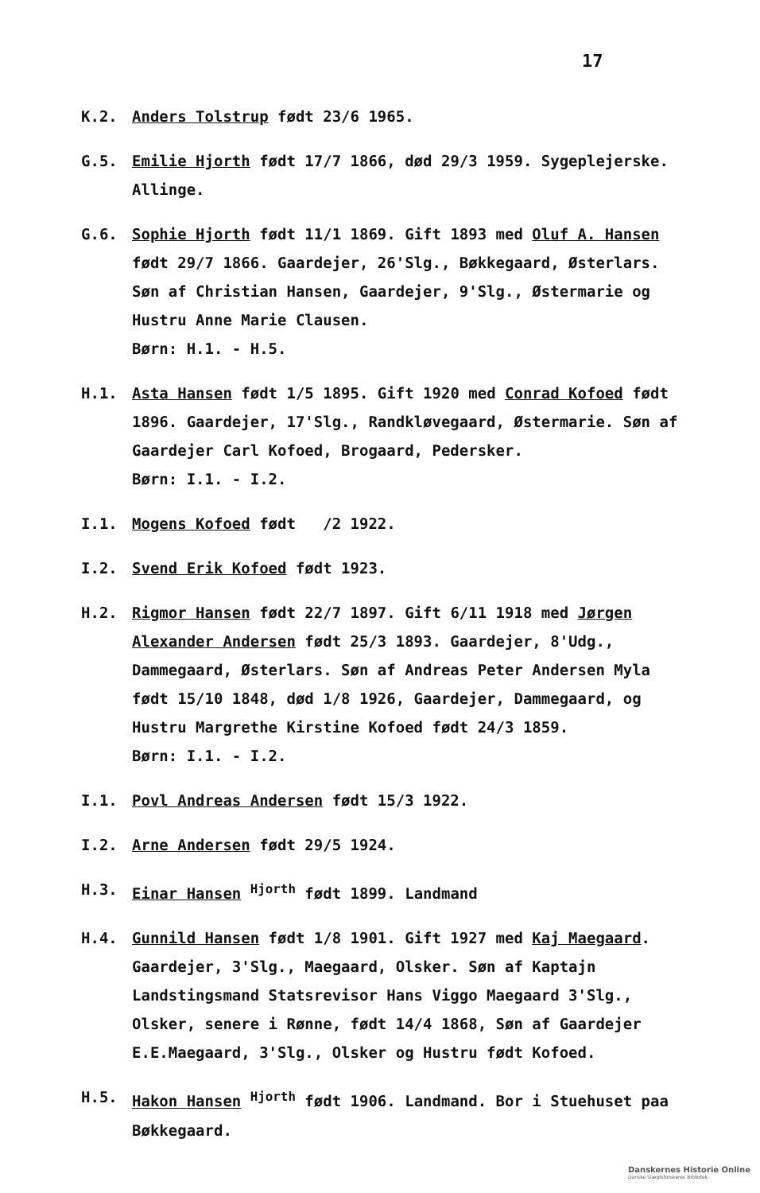17
K.2. Anders Tolstrup født 23/6 1965.
G.5. Emilie Hjorth født 17/7 1866, død 29/3 1959. Sygeplejerske. Allinge.
G.6. Sophie Hjorth født 11/1 1869. Gift 1893 med Oluf A. Hansen født 29/7 1866. Gaardejer, 26'Slg., Bøkkegaard, Østerlars. Søn af Christian Hansen, Gaardejer, 9'Slg., Østermarie og Hustru Anne Marie Clausen.
Børn: H.1. - H.5.
H.1. Asta Hansen født 1/5 1895. Gift 1920 med Conrad Kofoed født 1896. Gaardejer, 17'Slg., Randkløvegaard, Østermarie. Søn af Gaardejer Carl Kofoed, Brogaard, Pedersker.
Børn: I.1. - I.2.
I.1. Mogens Kofoed født /2 1922.
I.2. Svend Erik Kofoed født 1923.
H.2. Rigmor Hansen født 22/7 1897. Gift 6/11 1918 med Jørgen Alexander Andersen født 25/3 1893. Gaardejer, 8'Udg., Dammegaard, Østerlars. Søn af Andreas Peter Andersen Myla født 15/10 1848, død 1/8 1926, Gaardejer, Dammegaard, og Hustru Margrethe Kirstine Kofoed født 24/3 1859.
Børn: I.1. - I.2.
I.1. Povl Andreas Andersen født 15/3 1922.
I.2. Arne Andersen født 29/5 1924.
H.3. Einar Hansen <sup>Hjorth</sup> født 1899. Landmand
H.4. Gunnild Hansen født 1/8 1901. Gift 1927 med Kaj Maegaard. Gaardejer, 3'Slg., Maegaard, Olsker. Søn af Kaptajn Landstingsmand Statsrevisor Hans Viggo Maegaard 3'Slg., Olsker, senere i Rønne, født 14/4 1868, Søn af Gaardejer E.E.Maegaard, 3'Slg., Olsker og Hustru født Kofoed.
H.5. Hakon Hansen <sup>Hjorth</sup> født 1906. Landmand. Bor i Stuehuset paa Bøkkegaard.
Danskernes Historie Online
Danske Slægtsforskeres Bibliotek